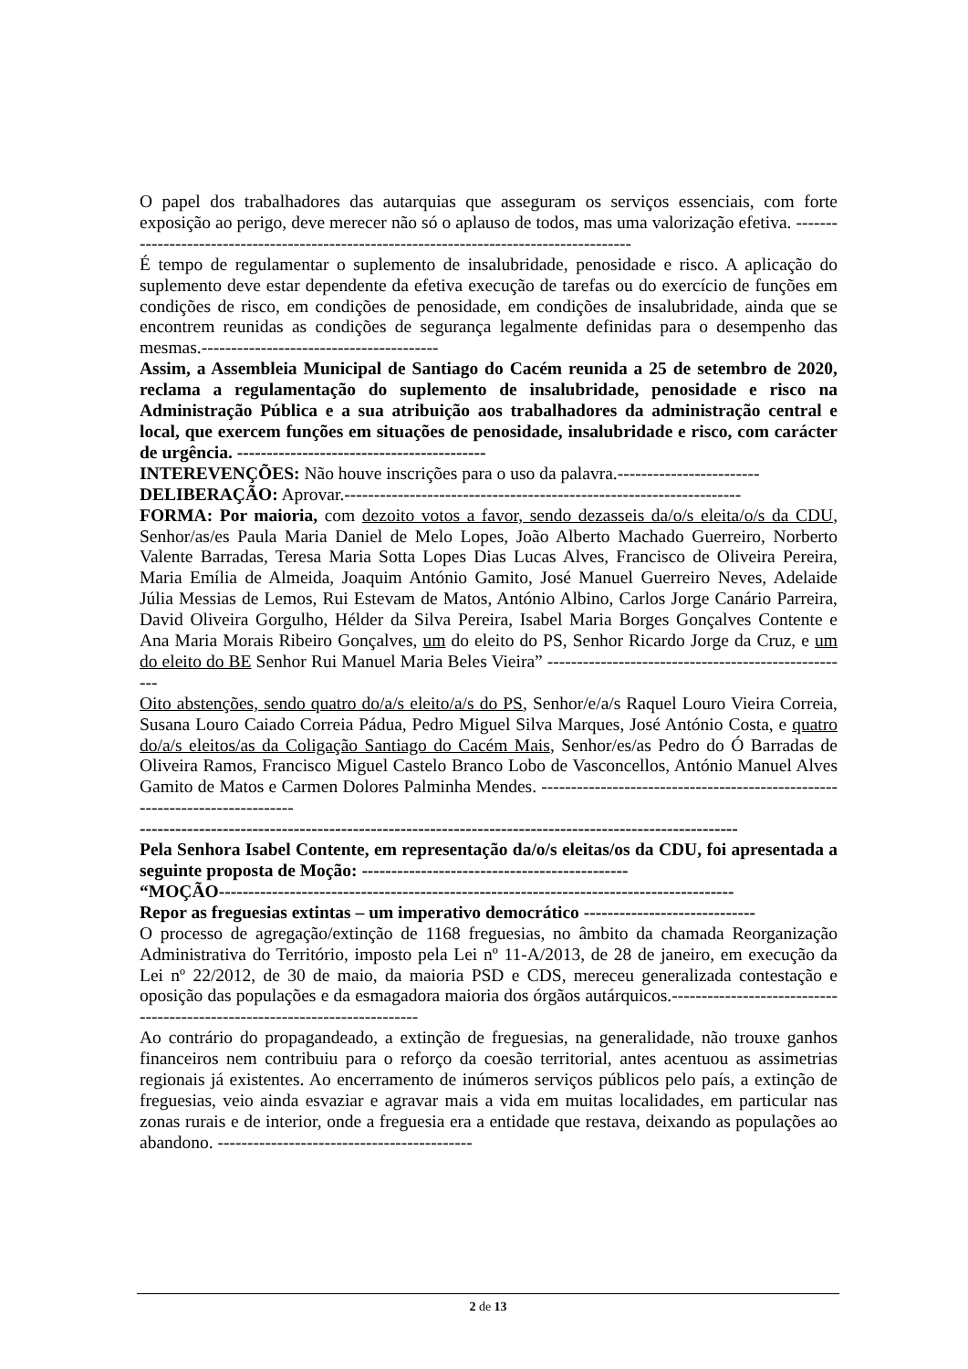O papel dos trabalhadores das autarquias que asseguram os serviços essenciais, com forte exposição ao perigo, deve merecer não só o aplauso de todos, mas uma valorização efetiva. ------------------------------------------------------------------------------------------
É tempo de regulamentar o suplemento de insalubridade, penosidade e risco. A aplicação do suplemento deve estar dependente da efetiva execução de tarefas ou do exercício de funções em condições de risco, em condições de penosidade, em condições de insalubridade, ainda que se encontrem reunidas as condições de segurança legalmente definidas para o desempenho das mesmas.----------------------------------------
Assim, a Assembleia Municipal de Santiago do Cacém reunida a 25 de setembro de 2020, reclama a regulamentação do suplemento de insalubridade, penosidade e risco na Administração Pública e a sua atribuição aos trabalhadores da administração central e local, que exercem funções em situações de penosidade, insalubridade e risco, com carácter de urgência. ------------------------------------------
INTEREVENÇÕES: Não houve inscrições para o uso da palavra.------------------------
DELIBERAÇÃO: Aprovar.-------------------------------------------------------------------
FORMA: Por maioria, com dezoito votos a favor, sendo dezasseis da/o/s eleita/o/s da CDU, Senhor/as/es Paula Maria Daniel de Melo Lopes, João Alberto Machado Guerreiro, Norberto Valente Barradas, Teresa Maria Sotta Lopes Dias Lucas Alves, Francisco de Oliveira Pereira, Maria Emília de Almeida, Joaquim António Gamito, José Manuel Guerreiro Neves, Adelaide Júlia Messias de Lemos, Rui Estevam de Matos, António Albino, Carlos Jorge Canário Parreira, David Oliveira Gorgulho, Hélder da Silva Pereira, Isabel Maria Borges Gonçalves Contente e Ana Maria Morais Ribeiro Gonçalves, um do eleito do PS, Senhor Ricardo Jorge da Cruz, e um do eleito do BE Senhor Rui Manuel Maria Beles Vieira” ----------------------------------------------------
Oito abstenções, sendo quatro do/a/s eleito/a/s do PS, Senhor/e/a/s Raquel Louro Vieira Correia, Susana Louro Caiado Correia Pádua, Pedro Miguel Silva Marques, José António Costa, e quatro do/a/s eleitos/as da Coligação Santiago do Cacém Mais, Senhor/es/as Pedro do Ó Barradas de Oliveira Ramos, Francisco Miguel Castelo Branco Lobo de Vasconcellos, António Manuel Alves Gamito de Matos e Carmen Dolores Palminha Mendes. ----------------------------------------------------------------------------
-----------------------------------------------------------------------------------------------------
Pela Senhora Isabel Contente, em representação da/o/s eleitas/os da CDU, foi apresentada a seguinte proposta de Moção: ---------------------------------------------
“MOÇÃO---------------------------------------------------------------------------------------
Repor as freguesias extintas – um imperativo democrático -----------------------------
O processo de agregação/extinção de 1168 freguesias, no âmbito da chamada Reorganização Administrativa do Território, imposto pela Lei nº 11-A/2013, de 28 de janeiro, em execução da Lei nº 22/2012, de 30 de maio, da maioria PSD e CDS, mereceu generalizada contestação e oposição das populações e da esmagadora maioria dos órgãos autárquicos.---------------------------------------------------------------------------
Ao contrário do propagandeado, a extinção de freguesias, na generalidade, não trouxe ganhos financeiros nem contribuiu para o reforço da coesão territorial, antes acentuou as assimetrias regionais já existentes. Ao encerramento de inúmeros serviços públicos pelo país, a extinção de freguesias, veio ainda esvaziar e agravar mais a vida em muitas localidades, em particular nas zonas rurais e de interior, onde a freguesia era a entidade que restava, deixando as populações ao abandono. -------------------------------------------
2 de 13